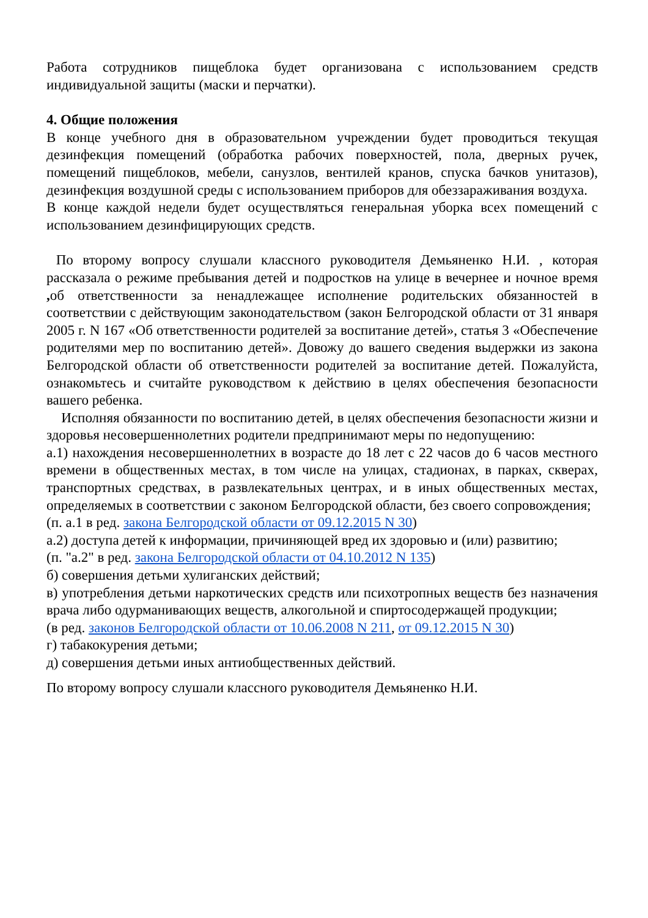Работа сотрудников пищеблока будет организована с использованием средств индивидуальной защиты (маски и перчатки).
4. Общие положения
В конце учебного дня в образовательном учреждении будет проводиться текущая дезинфекция помещений (обработка рабочих поверхностей, пола, дверных ручек, помещений пищеблоков, мебели, санузлов, вентилей кранов, спуска бачков унитазов), дезинфекция воздушной среды с использованием приборов для обеззараживания воздуха.
В конце каждой недели будет осуществляться генеральная уборка всех помещений с использованием дезинфицирующих средств.
По второму вопросу слушали классного руководителя Демьяненко Н.И. , которая рассказала о режиме пребывания детей и подростков на улице в вечернее и ночное время , об ответственности за ненадлежащее исполнение родительских обязанностей в соответствии с действующим законодательством (закон Белгородской области от 31 января 2005 г. N 167 «Об ответственности родителей за воспитание детей», статья 3 «Обеспечение родителями мер по воспитанию детей». Довожу до вашего сведения выдержки из закона Белгородской области об ответственности родителей за воспитание детей. Пожалуйста, ознакомьтесь и считайте руководством к действию в целях обеспечения безопасности вашего ребенка.
Исполняя обязанности по воспитанию детей, в целях обеспечения безопасности жизни и здоровья несовершеннолетних родители предпринимают меры по недопущению:
а.1) нахождения несовершеннолетних в возрасте до 18 лет с 22 часов до 6 часов местного времени в общественных местах, в том числе на улицах, стадионах, в парках, скверах, транспортных средствах, в развлекательных центрах, и в иных общественных местах, определяемых в соответствии с законом Белгородской области, без своего сопровождения;
(п. а.1 в ред. закона Белгородской области от 09.12.2015 N 30)
а.2) доступа детей к информации, причиняющей вред их здоровью и (или) развитию;
(п. "а.2" в ред. закона Белгородской области от 04.10.2012 N 135)
б) совершения детьми хулиганских действий;
в) употребления детьми наркотических средств или психотропных веществ без назначения врача либо одурманивающих веществ, алкогольной и спиртосодержащей продукции;
(в ред. законов Белгородской области от 10.06.2008 N 211, от 09.12.2015 N 30)
г) табакокурения детьми;
д) совершения детьми иных антиобщественных действий.
По второму вопросу слушали классного руководителя Демьяненко Н.И.